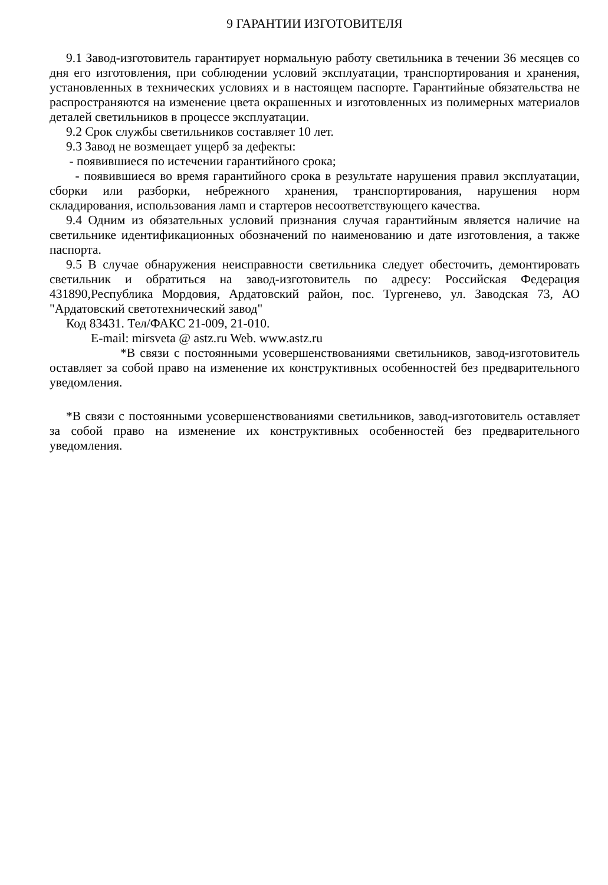9 ГАРАНТИИ ИЗГОТОВИТЕЛЯ
9.1 Завод-изготовитель гарантирует нормальную работу светильника в течении 36 месяцев со дня его изготовления, при соблюдении условий эксплуатации, транспортирования и хранения, установленных в технических условиях и в настоящем паспорте. Гарантийные обязательства не распространяются на изменение цвета окрашенных и изготовленных из полимерных материалов деталей светильников в процессе эксплуатации.
9.2 Срок службы светильников составляет 10 лет.
9.3 Завод не возмещает ущерб за дефекты:
- появившиеся по истечении гарантийного срока;
- появившиеся во время гарантийного срока в результате нарушения правил эксплуатации, сборки или разборки, небрежного хранения, транспортирования, нарушения норм складирования, использования ламп и стартеров несоответствующего качества.
9.4 Одним из обязательных условий признания случая гарантийным является наличие на светильнике идентификационных обозначений по наименованию и дате изготовления, а также паспорта.
9.5 В случае обнаружения неисправности светильника следует обесточить, демонтировать светильник и обратиться на завод-изготовитель по адресу: Российская Федерация 431890,Республика Мордовия, Ардатовский район, пос. Тургенево, ул. Заводская 73, АО "Ардатовский светотехнический завод"
Код 83431. Тел/ФАКС 21-009, 21-010.
E-mail: mirsveta @ astz.ru Web. www.astz.ru
*В связи с постоянными усовершенствованиями светильников, завод-изготовитель оставляет за собой право на изменение их конструктивных особенностей без предварительного уведомления.
*В связи с постоянными усовершенствованиями светильников, завод-изготовитель оставляет за собой право на изменение их конструктивных особенностей без предварительного уведомления.